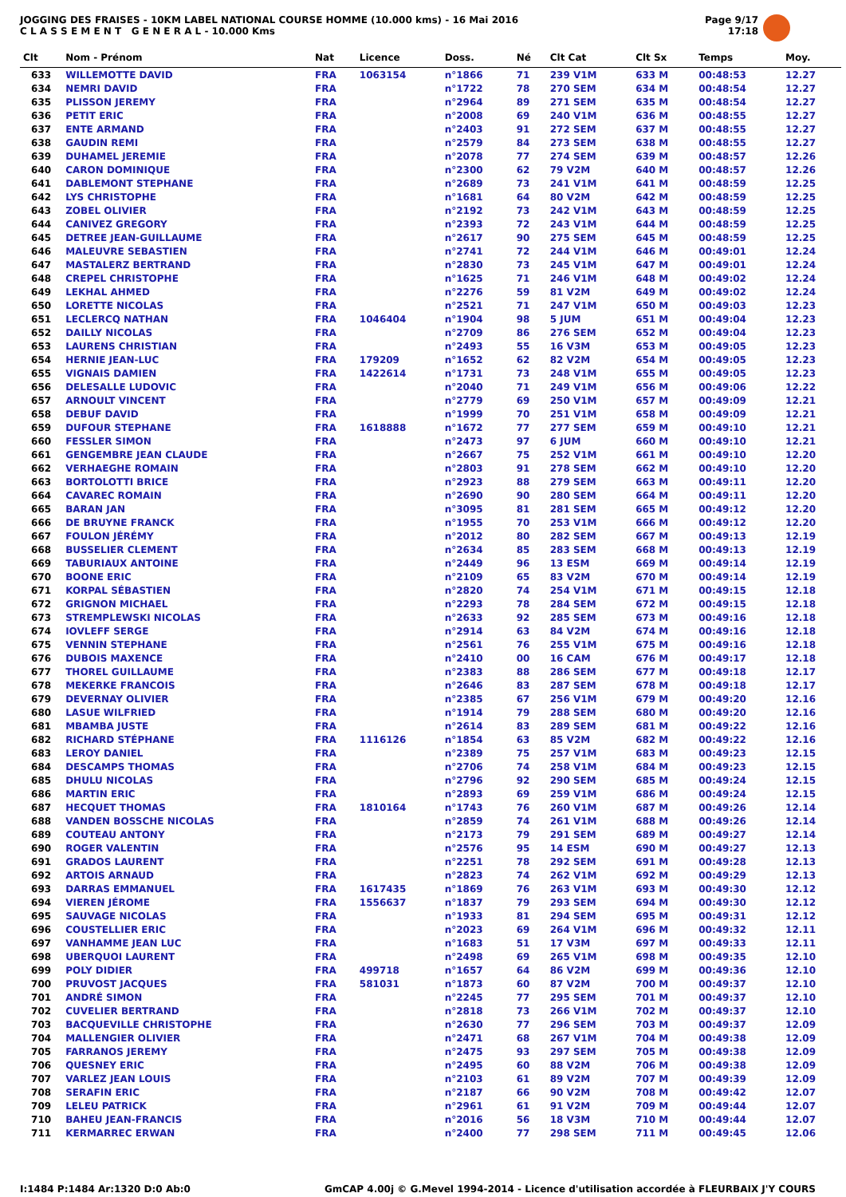JOGGING DES FRAISES - 10KM LABEL NATIONAL COURSE HOMME (10.000 kms) - 16 Mai 2016
C L A S S E M E N T G E N E R A L - 10.000 Kms
Page 9/17
17:18
| Clt | Nom - Prénom | Nat | Licence | Doss. | Né | Clt Cat | Clt Sx | Temps | Moy. |
| --- | --- | --- | --- | --- | --- | --- | --- | --- | --- |
| 633 | WILLEMOTTE DAVID | FRA | 1063154 | n°1866 | 71 | 239 V1M | 633 M | 00:48:53 | 12.27 |
| 634 | NEMRI DAVID | FRA | | n°1722 | 78 | 270 SEM | 634 M | 00:48:54 | 12.27 |
| 635 | PLISSON JEREMY | FRA | | n°2964 | 89 | 271 SEM | 635 M | 00:48:54 | 12.27 |
| 636 | PETIT ERIC | FRA | | n°2008 | 69 | 240 V1M | 636 M | 00:48:55 | 12.27 |
| 637 | ENTE ARMAND | FRA | | n°2403 | 91 | 272 SEM | 637 M | 00:48:55 | 12.27 |
| 638 | GAUDIN REMI | FRA | | n°2579 | 84 | 273 SEM | 638 M | 00:48:55 | 12.27 |
| 639 | DUHAMEL JEREMIE | FRA | | n°2078 | 77 | 274 SEM | 639 M | 00:48:57 | 12.26 |
| 640 | CARON DOMINIQUE | FRA | | n°2300 | 62 | 79 V2M | 640 M | 00:48:57 | 12.26 |
| 641 | DABLEMONT STEPHANE | FRA | | n°2689 | 73 | 241 V1M | 641 M | 00:48:59 | 12.25 |
| 642 | LYS CHRISTOPHE | FRA | | n°1681 | 64 | 80 V2M | 642 M | 00:48:59 | 12.25 |
| 643 | ZOBEL OLIVIER | FRA | | n°2192 | 73 | 242 V1M | 643 M | 00:48:59 | 12.25 |
| 644 | CANIVEZ GREGORY | FRA | | n°2393 | 72 | 243 V1M | 644 M | 00:48:59 | 12.25 |
| 645 | DETREE JEAN-GUILLAUME | FRA | | n°2617 | 90 | 275 SEM | 645 M | 00:48:59 | 12.25 |
| 646 | MALEUVRE SEBASTIEN | FRA | | n°2741 | 72 | 244 V1M | 646 M | 00:49:01 | 12.24 |
| 647 | MASTALERZ BERTRAND | FRA | | n°2830 | 73 | 245 V1M | 647 M | 00:49:01 | 12.24 |
| 648 | CREPEL CHRISTOPHE | FRA | | n°1625 | 71 | 246 V1M | 648 M | 00:49:02 | 12.24 |
| 649 | LEKHAL AHMED | FRA | | n°2276 | 59 | 81 V2M | 649 M | 00:49:02 | 12.24 |
| 650 | LORETTE NICOLAS | FRA | | n°2521 | 71 | 247 V1M | 650 M | 00:49:03 | 12.23 |
| 651 | LECLERCQ NATHAN | FRA | 1046404 | n°1904 | 98 | 5 JUM | 651 M | 00:49:04 | 12.23 |
| 652 | DAILLY NICOLAS | FRA | | n°2709 | 86 | 276 SEM | 652 M | 00:49:04 | 12.23 |
| 653 | LAURENS CHRISTIAN | FRA | | n°2493 | 55 | 16 V3M | 653 M | 00:49:05 | 12.23 |
| 654 | HERNIE JEAN-LUC | FRA | 179209 | n°1652 | 62 | 82 V2M | 654 M | 00:49:05 | 12.23 |
| 655 | VIGNAIS DAMIEN | FRA | 1422614 | n°1731 | 73 | 248 V1M | 655 M | 00:49:05 | 12.23 |
| 656 | DELESALLE LUDOVIC | FRA | | n°2040 | 71 | 249 V1M | 656 M | 00:49:06 | 12.22 |
| 657 | ARNOULT VINCENT | FRA | | n°2779 | 69 | 250 V1M | 657 M | 00:49:09 | 12.21 |
| 658 | DEBUF DAVID | FRA | | n°1999 | 70 | 251 V1M | 658 M | 00:49:09 | 12.21 |
| 659 | DUFOUR STEPHANE | FRA | 1618888 | n°1672 | 77 | 277 SEM | 659 M | 00:49:10 | 12.21 |
| 660 | FESSLER SIMON | FRA | | n°2473 | 97 | 6 JUM | 660 M | 00:49:10 | 12.21 |
| 661 | GENGEMBRE JEAN CLAUDE | FRA | | n°2667 | 75 | 252 V1M | 661 M | 00:49:10 | 12.20 |
| 662 | VERHAEGHE ROMAIN | FRA | | n°2803 | 91 | 278 SEM | 662 M | 00:49:10 | 12.20 |
| 663 | BORTOLOTTI BRICE | FRA | | n°2923 | 88 | 279 SEM | 663 M | 00:49:11 | 12.20 |
| 664 | CAVAREC ROMAIN | FRA | | n°2690 | 90 | 280 SEM | 664 M | 00:49:11 | 12.20 |
| 665 | BARAN JAN | FRA | | n°3095 | 81 | 281 SEM | 665 M | 00:49:12 | 12.20 |
| 666 | DE BRUYNE FRANCK | FRA | | n°1955 | 70 | 253 V1M | 666 M | 00:49:12 | 12.20 |
| 667 | FOULON JÉRÉMY | FRA | | n°2012 | 80 | 282 SEM | 667 M | 00:49:13 | 12.19 |
| 668 | BUSSELIER CLEMENT | FRA | | n°2634 | 85 | 283 SEM | 668 M | 00:49:13 | 12.19 |
| 669 | TABURIAUX ANTOINE | FRA | | n°2449 | 96 | 13 ESM | 669 M | 00:49:14 | 12.19 |
| 670 | BOONE ERIC | FRA | | n°2109 | 65 | 83 V2M | 670 M | 00:49:14 | 12.19 |
| 671 | KORPAL SÉBASTIEN | FRA | | n°2820 | 74 | 254 V1M | 671 M | 00:49:15 | 12.18 |
| 672 | GRIGNON MICHAEL | FRA | | n°2293 | 78 | 284 SEM | 672 M | 00:49:15 | 12.18 |
| 673 | STREMPLEWSKI NICOLAS | FRA | | n°2633 | 92 | 285 SEM | 673 M | 00:49:16 | 12.18 |
| 674 | IOVLEFF SERGE | FRA | | n°2914 | 63 | 84 V2M | 674 M | 00:49:16 | 12.18 |
| 675 | VENNIN STEPHANE | FRA | | n°2561 | 76 | 255 V1M | 675 M | 00:49:16 | 12.18 |
| 676 | DUBOIS MAXENCE | FRA | | n°2410 | 00 | 16 CAM | 676 M | 00:49:17 | 12.18 |
| 677 | THOREL GUILLAUME | FRA | | n°2383 | 88 | 286 SEM | 677 M | 00:49:18 | 12.17 |
| 678 | MEKERKE FRANCOIS | FRA | | n°2646 | 83 | 287 SEM | 678 M | 00:49:18 | 12.17 |
| 679 | DEVERNAY OLIVIER | FRA | | n°2385 | 67 | 256 V1M | 679 M | 00:49:20 | 12.16 |
| 680 | LASUE WILFRIED | FRA | | n°1914 | 79 | 288 SEM | 680 M | 00:49:20 | 12.16 |
| 681 | MBAMBA JUSTE | FRA | | n°2614 | 83 | 289 SEM | 681 M | 00:49:22 | 12.16 |
| 682 | RICHARD STÉPHANE | FRA | 1116126 | n°1854 | 63 | 85 V2M | 682 M | 00:49:22 | 12.16 |
| 683 | LEROY DANIEL | FRA | | n°2389 | 75 | 257 V1M | 683 M | 00:49:23 | 12.15 |
| 684 | DESCAMPS THOMAS | FRA | | n°2706 | 74 | 258 V1M | 684 M | 00:49:23 | 12.15 |
| 685 | DHULU NICOLAS | FRA | | n°2796 | 92 | 290 SEM | 685 M | 00:49:24 | 12.15 |
| 686 | MARTIN ERIC | FRA | | n°2893 | 69 | 259 V1M | 686 M | 00:49:24 | 12.15 |
| 687 | HECQUET THOMAS | FRA | 1810164 | n°1743 | 76 | 260 V1M | 687 M | 00:49:26 | 12.14 |
| 688 | VANDEN BOSSCHE NICOLAS | FRA | | n°2859 | 74 | 261 V1M | 688 M | 00:49:26 | 12.14 |
| 689 | COUTEAU ANTONY | FRA | | n°2173 | 79 | 291 SEM | 689 M | 00:49:27 | 12.14 |
| 690 | ROGER VALENTIN | FRA | | n°2576 | 95 | 14 ESM | 690 M | 00:49:27 | 12.13 |
| 691 | GRADOS LAURENT | FRA | | n°2251 | 78 | 292 SEM | 691 M | 00:49:28 | 12.13 |
| 692 | ARTOIS ARNAUD | FRA | | n°2823 | 74 | 262 V1M | 692 M | 00:49:29 | 12.13 |
| 693 | DARRAS EMMANUEL | FRA | 1617435 | n°1869 | 76 | 263 V1M | 693 M | 00:49:30 | 12.12 |
| 694 | VIEREN JÉROME | FRA | 1556637 | n°1837 | 79 | 293 SEM | 694 M | 00:49:30 | 12.12 |
| 695 | SAUVAGE NICOLAS | FRA | | n°1933 | 81 | 294 SEM | 695 M | 00:49:31 | 12.12 |
| 696 | COUSTELLIER ERIC | FRA | | n°2023 | 69 | 264 V1M | 696 M | 00:49:32 | 12.11 |
| 697 | VANHAMME JEAN LUC | FRA | | n°1683 | 51 | 17 V3M | 697 M | 00:49:33 | 12.11 |
| 698 | UBERQUOI LAURENT | FRA | | n°2498 | 69 | 265 V1M | 698 M | 00:49:35 | 12.10 |
| 699 | POLY DIDIER | FRA | 499718 | n°1657 | 64 | 86 V2M | 699 M | 00:49:36 | 12.10 |
| 700 | PRUVOST JACQUES | FRA | 581031 | n°1873 | 60 | 87 V2M | 700 M | 00:49:37 | 12.10 |
| 701 | ANDRÉ SIMON | FRA | | n°2245 | 77 | 295 SEM | 701 M | 00:49:37 | 12.10 |
| 702 | CUVELIER BERTRAND | FRA | | n°2818 | 73 | 266 V1M | 702 M | 00:49:37 | 12.10 |
| 703 | BACQUEVILLE CHRISTOPHE | FRA | | n°2630 | 77 | 296 SEM | 703 M | 00:49:37 | 12.09 |
| 704 | MALLENGIER OLIVIER | FRA | | n°2471 | 68 | 267 V1M | 704 M | 00:49:38 | 12.09 |
| 705 | FARRANOS JEREMY | FRA | | n°2475 | 93 | 297 SEM | 705 M | 00:49:38 | 12.09 |
| 706 | QUESNEY ERIC | FRA | | n°2495 | 60 | 88 V2M | 706 M | 00:49:38 | 12.09 |
| 707 | VARLEZ JEAN LOUIS | FRA | | n°2103 | 61 | 89 V2M | 707 M | 00:49:39 | 12.09 |
| 708 | SERAFIN ERIC | FRA | | n°2187 | 66 | 90 V2M | 708 M | 00:49:42 | 12.07 |
| 709 | LELEU PATRICK | FRA | | n°2961 | 61 | 91 V2M | 709 M | 00:49:44 | 12.07 |
| 710 | BAHEU JEAN-FRANCIS | FRA | | n°2016 | 56 | 18 V3M | 710 M | 00:49:44 | 12.07 |
| 711 | KERMARREC ERWAN | FRA | | n°2400 | 77 | 298 SEM | 711 M | 00:49:45 | 12.06 |
I:1484 P:1484 Ar:1320 D:0 Ab:0 GmCAP 4.00j © G.Mevel 1994-2014 - Licence d'utilisation accordée à FLEURBAIX J'Y COURS